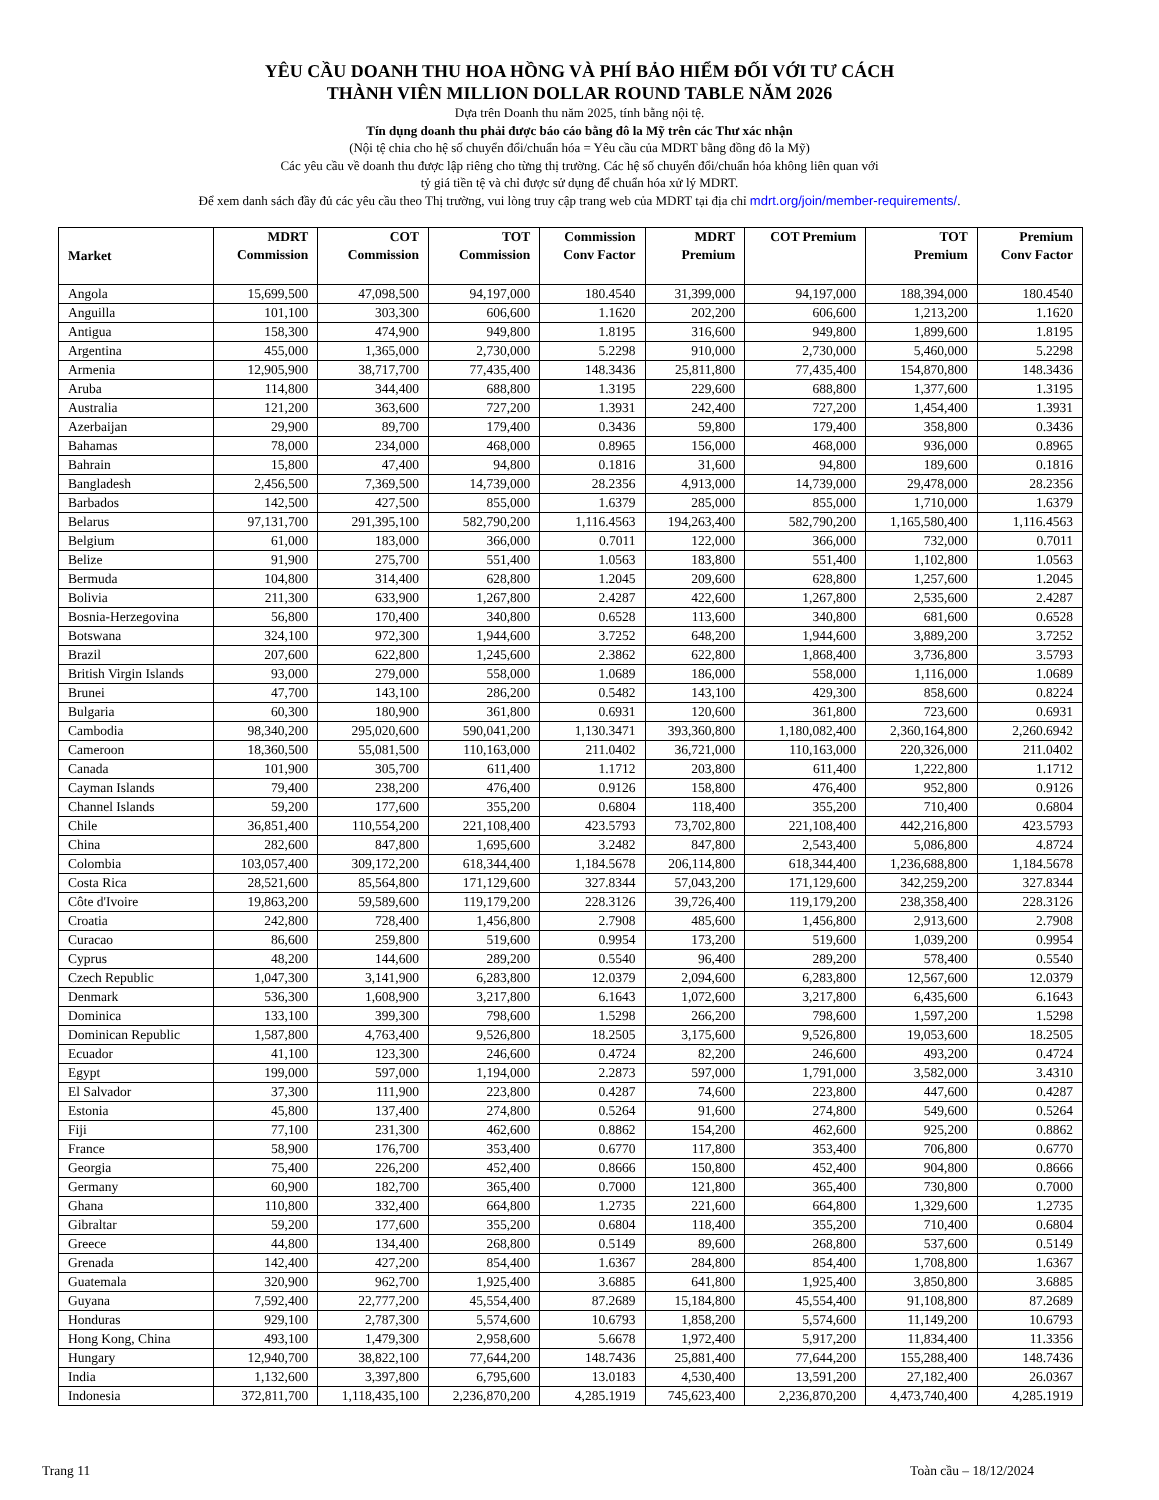YÊU CẦU DOANH THU HOA HỒNG VÀ PHÍ BẢO HIỂM ĐỐI VỚI TƯ CÁCH
THÀNH VIÊN MILLION DOLLAR ROUND TABLE NĂM 2026
Dựa trên Doanh thu năm 2025, tính bằng nội tệ.
Tín dụng doanh thu phải được báo cáo bằng đô la Mỹ trên các Thư xác nhận
(Nội tệ chia cho hệ số chuyển đổi/chuẩn hóa = Yêu cầu của MDRT bằng đồng đô la Mỹ)
Các yêu cầu về doanh thu được lập riêng cho từng thị trường. Các hệ số chuyển đổi/chuẩn hóa không liên quan với
tỷ giá tiền tệ và chỉ được sử dụng để chuẩn hóa xử lý MDRT.
Để xem danh sách đầy đủ các yêu cầu theo Thị trường, vui lòng truy cập trang web của MDRT tại địa chỉ mdrt.org/join/member-requirements/.
| Market | MDRT Commission | COT Commission | TOT Commission | Commission Conv Factor | MDRT Premium | COT Premium | TOT Premium | Premium Conv Factor |
| --- | --- | --- | --- | --- | --- | --- | --- | --- |
| Angola | 15,699,500 | 47,098,500 | 94,197,000 | 180.4540 | 31,399,000 | 94,197,000 | 188,394,000 | 180.4540 |
| Anguilla | 101,100 | 303,300 | 606,600 | 1.1620 | 202,200 | 606,600 | 1,213,200 | 1.1620 |
| Antigua | 158,300 | 474,900 | 949,800 | 1.8195 | 316,600 | 949,800 | 1,899,600 | 1.8195 |
| Argentina | 455,000 | 1,365,000 | 2,730,000 | 5.2298 | 910,000 | 2,730,000 | 5,460,000 | 5.2298 |
| Armenia | 12,905,900 | 38,717,700 | 77,435,400 | 148.3436 | 25,811,800 | 77,435,400 | 154,870,800 | 148.3436 |
| Aruba | 114,800 | 344,400 | 688,800 | 1.3195 | 229,600 | 688,800 | 1,377,600 | 1.3195 |
| Australia | 121,200 | 363,600 | 727,200 | 1.3931 | 242,400 | 727,200 | 1,454,400 | 1.3931 |
| Azerbaijan | 29,900 | 89,700 | 179,400 | 0.3436 | 59,800 | 179,400 | 358,800 | 0.3436 |
| Bahamas | 78,000 | 234,000 | 468,000 | 0.8965 | 156,000 | 468,000 | 936,000 | 0.8965 |
| Bahrain | 15,800 | 47,400 | 94,800 | 0.1816 | 31,600 | 94,800 | 189,600 | 0.1816 |
| Bangladesh | 2,456,500 | 7,369,500 | 14,739,000 | 28.2356 | 4,913,000 | 14,739,000 | 29,478,000 | 28.2356 |
| Barbados | 142,500 | 427,500 | 855,000 | 1.6379 | 285,000 | 855,000 | 1,710,000 | 1.6379 |
| Belarus | 97,131,700 | 291,395,100 | 582,790,200 | 1,116.4563 | 194,263,400 | 582,790,200 | 1,165,580,400 | 1,116.4563 |
| Belgium | 61,000 | 183,000 | 366,000 | 0.7011 | 122,000 | 366,000 | 732,000 | 0.7011 |
| Belize | 91,900 | 275,700 | 551,400 | 1.0563 | 183,800 | 551,400 | 1,102,800 | 1.0563 |
| Bermuda | 104,800 | 314,400 | 628,800 | 1.2045 | 209,600 | 628,800 | 1,257,600 | 1.2045 |
| Bolivia | 211,300 | 633,900 | 1,267,800 | 2.4287 | 422,600 | 1,267,800 | 2,535,600 | 2.4287 |
| Bosnia-Herzegovina | 56,800 | 170,400 | 340,800 | 0.6528 | 113,600 | 340,800 | 681,600 | 0.6528 |
| Botswana | 324,100 | 972,300 | 1,944,600 | 3.7252 | 648,200 | 1,944,600 | 3,889,200 | 3.7252 |
| Brazil | 207,600 | 622,800 | 1,245,600 | 2.3862 | 622,800 | 1,868,400 | 3,736,800 | 3.5793 |
| British Virgin Islands | 93,000 | 279,000 | 558,000 | 1.0689 | 186,000 | 558,000 | 1,116,000 | 1.0689 |
| Brunei | 47,700 | 143,100 | 286,200 | 0.5482 | 143,100 | 429,300 | 858,600 | 0.8224 |
| Bulgaria | 60,300 | 180,900 | 361,800 | 0.6931 | 120,600 | 361,800 | 723,600 | 0.6931 |
| Cambodia | 98,340,200 | 295,020,600 | 590,041,200 | 1,130.3471 | 393,360,800 | 1,180,082,400 | 2,360,164,800 | 2,260.6942 |
| Cameroon | 18,360,500 | 55,081,500 | 110,163,000 | 211.0402 | 36,721,000 | 110,163,000 | 220,326,000 | 211.0402 |
| Canada | 101,900 | 305,700 | 611,400 | 1.1712 | 203,800 | 611,400 | 1,222,800 | 1.1712 |
| Cayman Islands | 79,400 | 238,200 | 476,400 | 0.9126 | 158,800 | 476,400 | 952,800 | 0.9126 |
| Channel Islands | 59,200 | 177,600 | 355,200 | 0.6804 | 118,400 | 355,200 | 710,400 | 0.6804 |
| Chile | 36,851,400 | 110,554,200 | 221,108,400 | 423.5793 | 73,702,800 | 221,108,400 | 442,216,800 | 423.5793 |
| China | 282,600 | 847,800 | 1,695,600 | 3.2482 | 847,800 | 2,543,400 | 5,086,800 | 4.8724 |
| Colombia | 103,057,400 | 309,172,200 | 618,344,400 | 1,184.5678 | 206,114,800 | 618,344,400 | 1,236,688,800 | 1,184.5678 |
| Costa Rica | 28,521,600 | 85,564,800 | 171,129,600 | 327.8344 | 57,043,200 | 171,129,600 | 342,259,200 | 327.8344 |
| Côte d'Ivoire | 19,863,200 | 59,589,600 | 119,179,200 | 228.3126 | 39,726,400 | 119,179,200 | 238,358,400 | 228.3126 |
| Croatia | 242,800 | 728,400 | 1,456,800 | 2.7908 | 485,600 | 1,456,800 | 2,913,600 | 2.7908 |
| Curacao | 86,600 | 259,800 | 519,600 | 0.9954 | 173,200 | 519,600 | 1,039,200 | 0.9954 |
| Cyprus | 48,200 | 144,600 | 289,200 | 0.5540 | 96,400 | 289,200 | 578,400 | 0.5540 |
| Czech Republic | 1,047,300 | 3,141,900 | 6,283,800 | 12.0379 | 2,094,600 | 6,283,800 | 12,567,600 | 12.0379 |
| Denmark | 536,300 | 1,608,900 | 3,217,800 | 6.1643 | 1,072,600 | 3,217,800 | 6,435,600 | 6.1643 |
| Dominica | 133,100 | 399,300 | 798,600 | 1.5298 | 266,200 | 798,600 | 1,597,200 | 1.5298 |
| Dominican Republic | 1,587,800 | 4,763,400 | 9,526,800 | 18.2505 | 3,175,600 | 9,526,800 | 19,053,600 | 18.2505 |
| Ecuador | 41,100 | 123,300 | 246,600 | 0.4724 | 82,200 | 246,600 | 493,200 | 0.4724 |
| Egypt | 199,000 | 597,000 | 1,194,000 | 2.2873 | 597,000 | 1,791,000 | 3,582,000 | 3.4310 |
| El Salvador | 37,300 | 111,900 | 223,800 | 0.4287 | 74,600 | 223,800 | 447,600 | 0.4287 |
| Estonia | 45,800 | 137,400 | 274,800 | 0.5264 | 91,600 | 274,800 | 549,600 | 0.5264 |
| Fiji | 77,100 | 231,300 | 462,600 | 0.8862 | 154,200 | 462,600 | 925,200 | 0.8862 |
| France | 58,900 | 176,700 | 353,400 | 0.6770 | 117,800 | 353,400 | 706,800 | 0.6770 |
| Georgia | 75,400 | 226,200 | 452,400 | 0.8666 | 150,800 | 452,400 | 904,800 | 0.8666 |
| Germany | 60,900 | 182,700 | 365,400 | 0.7000 | 121,800 | 365,400 | 730,800 | 0.7000 |
| Ghana | 110,800 | 332,400 | 664,800 | 1.2735 | 221,600 | 664,800 | 1,329,600 | 1.2735 |
| Gibraltar | 59,200 | 177,600 | 355,200 | 0.6804 | 118,400 | 355,200 | 710,400 | 0.6804 |
| Greece | 44,800 | 134,400 | 268,800 | 0.5149 | 89,600 | 268,800 | 537,600 | 0.5149 |
| Grenada | 142,400 | 427,200 | 854,400 | 1.6367 | 284,800 | 854,400 | 1,708,800 | 1.6367 |
| Guatemala | 320,900 | 962,700 | 1,925,400 | 3.6885 | 641,800 | 1,925,400 | 3,850,800 | 3.6885 |
| Guyana | 7,592,400 | 22,777,200 | 45,554,400 | 87.2689 | 15,184,800 | 45,554,400 | 91,108,800 | 87.2689 |
| Honduras | 929,100 | 2,787,300 | 5,574,600 | 10.6793 | 1,858,200 | 5,574,600 | 11,149,200 | 10.6793 |
| Hong Kong, China | 493,100 | 1,479,300 | 2,958,600 | 5.6678 | 1,972,400 | 5,917,200 | 11,834,400 | 11.3356 |
| Hungary | 12,940,700 | 38,822,100 | 77,644,200 | 148.7436 | 25,881,400 | 77,644,200 | 155,288,400 | 148.7436 |
| India | 1,132,600 | 3,397,800 | 6,795,600 | 13.0183 | 4,530,400 | 13,591,200 | 27,182,400 | 26.0367 |
| Indonesia | 372,811,700 | 1,118,435,100 | 2,236,870,200 | 4,285.1919 | 745,623,400 | 2,236,870,200 | 4,473,740,400 | 4,285.1919 |
Trang 11 Toàn cầu – 18/12/2024